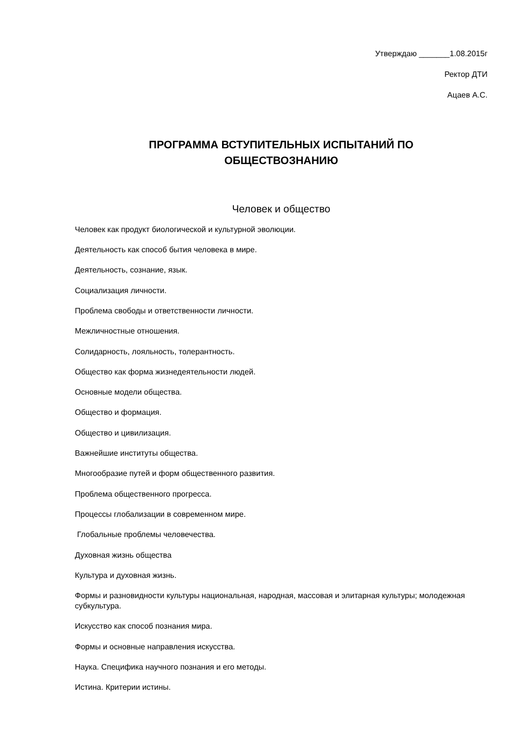Утверждаю _______1.08.2015г
Ректор ДТИ
Ацаев А.С.
ПРОГРАММА ВСТУПИТЕЛЬНЫХ ИСПЫТАНИЙ ПО
ОБЩЕСТВОЗНАНИЮ
Человек и общество
Человек как продукт биологической и культурной эволюции.
Деятельность как способ бытия человека в мире.
Деятельность, сознание, язык.
Социализация личности.
Проблема свободы и ответственности личности.
Межличностные отношения.
Солидарность, лояльность, толерантность.
Общество как форма жизнедеятельности людей.
Основные модели общества.
Общество и формация.
Общество и цивилизация.
Важнейшие институты общества.
Многообразие путей и форм общественного развития.
Проблема общественного прогресса.
Процессы глобализации в современном мире.
Глобальные проблемы человечества.
Духовная жизнь общества
Культура и духовная жизнь.
Формы и разновидности культуры национальная, народная, массовая и элитарная культуры; молодежная субкультура.
Искусство как способ познания мира.
Формы и основные направления искусства.
Наука. Специфика научного познания и его методы.
Истина. Критерии истины.